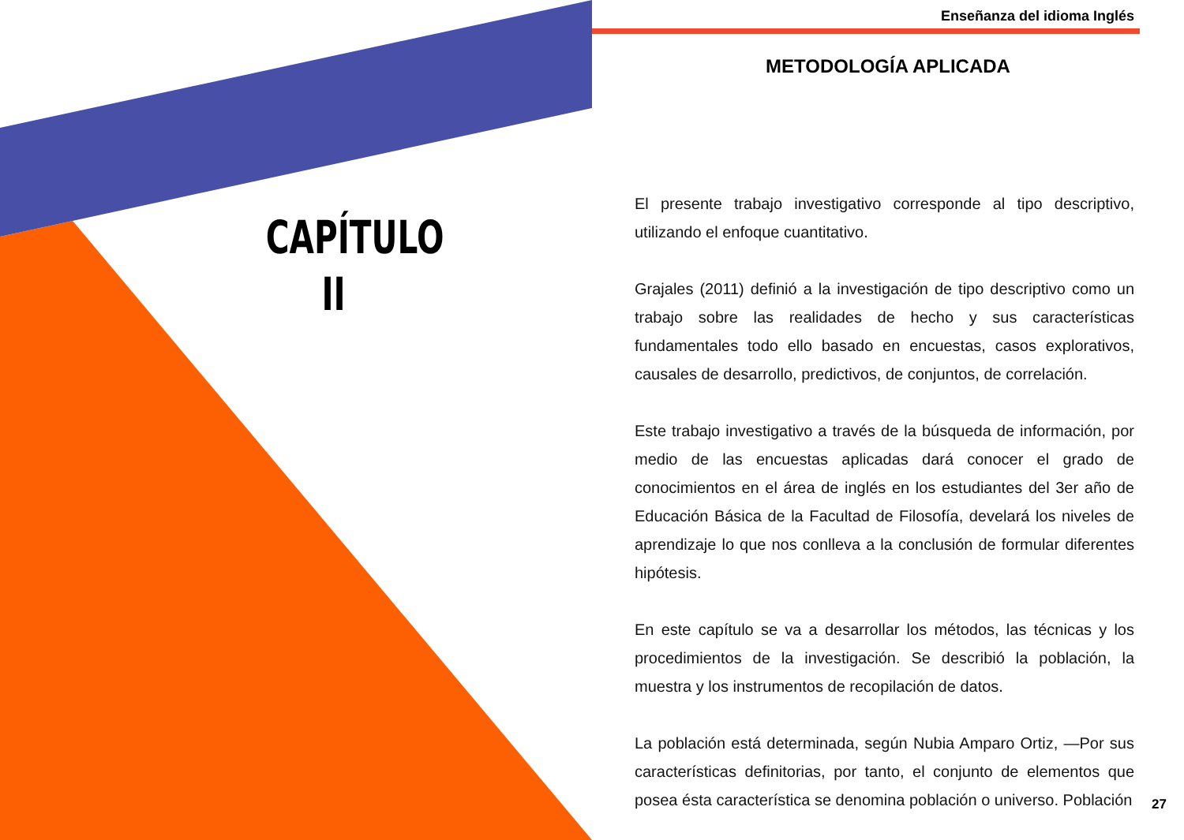CAPÍTULO
II
Enseñanza del idioma Inglés
METODOLOGÍA APLICADA
El presente trabajo investigativo corresponde al tipo descriptivo, utilizando el enfoque cuantitativo.
Grajales (2011) definió a la investigación de tipo descriptivo como un trabajo sobre las realidades de hecho y sus características fundamentales todo ello basado en encuestas, casos explorativos, causales de desarrollo, predictivos, de conjuntos, de correlación.
Este trabajo investigativo a través de la búsqueda de información, por medio de las encuestas aplicadas dará conocer el grado de conocimientos en el área de inglés en los estudiantes del 3er año de Educación Básica de la Facultad de Filosofía, develará los niveles de aprendizaje lo que nos conlleva a la conclusión de formular diferentes hipótesis.
En este capítulo se va a desarrollar los métodos, las técnicas y los procedimientos de la investigación. Se describió la población, la muestra y los instrumentos de recopilación de datos.
La población está determinada, según Nubia Amparo Ortiz, —Por sus características definitorias, por tanto, el conjunto de elementos que posea ésta característica se denomina población o universo. Población
27